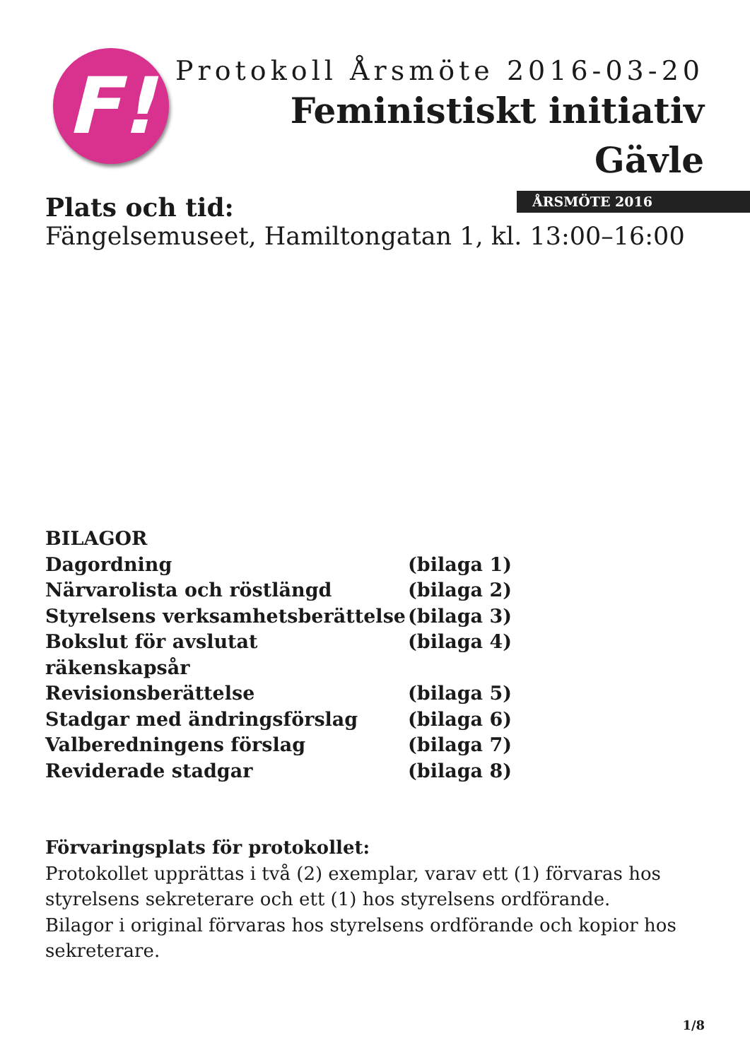F!
Protokoll Årsmöte 2016-03-20
Feministiskt initiativ
Gävle
ÅRSMÖTE 2016
Plats och tid:
Fängelsemuseet, Hamiltongatan 1, kl. 13:00–16:00
BILAGOR
Dagordning (bilaga 1)
Närvarolista och röstlängd (bilaga 2)
Styrelsens verksamhetsberättelse (bilaga 3)
Bokslut för avslutat räkenskapsår (bilaga 4)
Revisionsberättelse (bilaga 5)
Stadgar med ändringsförslag (bilaga 6)
Valberedningens förslag (bilaga 7)
Reviderade stadgar (bilaga 8)
Förvaringsplats för protokollet:
Protokollet upprättas i två (2) exemplar, varav ett (1) förvaras hos styrelsens sekreterare och ett (1) hos styrelsens ordförande.
Bilagor i original förvaras hos styrelsens ordförande och kopior hos sekreterare.
1/8